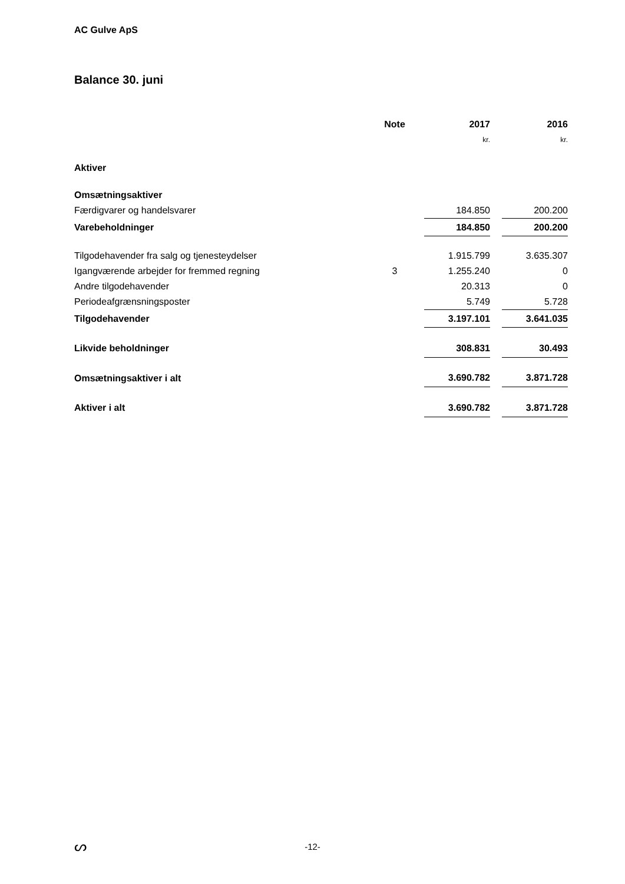AC Gulve ApS
Balance 30. juni
| | Note | | 2017 | | 2016 |
| | | | kr. | | kr. |
| Aktiver | | | | | |
| Omsætningsaktiver | | | | | |
| Færdigvarer og handelsvarer | | | 184.850 | | 200.200 |
| Varebeholdninger | | | 184.850 | | 200.200 |
| Tilgodehavender fra salg og tjenesteydelser | | | 1.915.799 | | 3.635.307 |
| Igangværende arbejder for fremmed regning | 3 | | 1.255.240 | | 0 |
| Andre tilgodehavender | | | 20.313 | | 0 |
| Periodeafgrænsningsposter | | | 5.749 | | 5.728 |
| Tilgodehavender | | | 3.197.101 | | 3.641.035 |
| Likvide beholdninger | | | 308.831 | | 30.493 |
| Omsætningsaktiver i alt | | | 3.690.782 | | 3.871.728 |
| Aktiver i alt | | | 3.690.782 | | 3.871.728 |
ᔕ
-12-